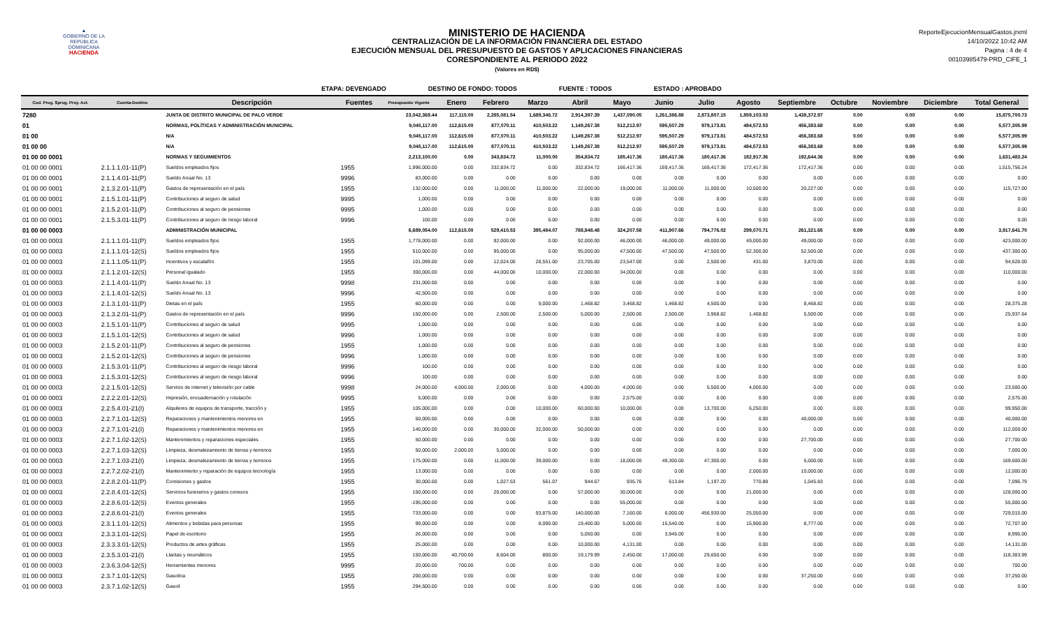▲
GOBIERNO DE LA
REPÚBLICA
DOMINICANA
HACIENDA
MINISTERIO DE HACIENDA
CENTRALIZACIÓN DE LA INFORMACIÓN FINANCIERA DEL ESTADO
EJECUCIÓN MENSUAL DEL PRESUPUESTO DE GASTOS Y APLICACIONES FINANCIERAS
CORESPONDIENTE AL PERIODO 2022
(Valores en RD$)
ReporteEjecucionMensualGastos.jrxml
14/10/2022 10:42 AM
Pagina : 4 de 4
00103985479-PRD_CIFE_1
ETAPA: DEVENGADO DESTINO DE FONDO: TODOS FUENTE : TODOS ESTADO : APROBADO
| Cod. Prog. Sprog. Proy. Act. | Cuenta-Destino | Descripción | Fuentes | Presupuesto Vigente | Enero | Febrero | Marzo | Abril | Mayo | Junio | Julio | Agosto | Septiembre | Octubre | Noviembre | Diciembre | Total General |
| --- | --- | --- | --- | --- | --- | --- | --- | --- | --- | --- | --- | --- | --- | --- | --- | --- | --- |
| 7280 | | JUNTA DE DISTRITO MUNICIPAL DE PALO VERDE | | 23,042,369.44 | 117,115.00 | 2,285,081.54 | 1,689,346.72 | 2,914,397.39 | 1,437,090.05 | 1,261,386.88 | 2,873,807.15 | 1,859,103.03 | 1,438,372.97 | 0.00 | 0.00 | 0.00 | 15,875,700.73 |
| 01 | | NORMAS, POLÍTICAS Y ADMINISTRACIÓN MUNICIPAL | | 9,045,117.00 | 112,615.00 | 877,070.11 | 410,503.22 | 1,149,267.38 | 512,212.97 | 595,507.29 | 979,173.81 | 484,572.53 | 456,383.68 | 0.00 | 0.00 | 0.00 | 5,577,305.99 |
| 01 00 | | N/A | | 9,045,117.00 | 112,615.00 | 877,070.11 | 410,503.22 | 1,149,267.38 | 512,212.97 | 595,507.29 | 979,173.81 | 484,572.53 | 456,383.68 | 0.00 | 0.00 | 0.00 | 5,577,305.99 |
| 01 00 00 | | N/A | | 9,045,117.00 | 112,615.00 | 877,070.11 | 410,503.22 | 1,149,267.38 | 512,212.97 | 595,507.29 | 979,173.81 | 484,572.53 | 456,383.68 | 0.00 | 0.00 | 0.00 | 5,577,305.99 |
| 01 00 00 0001 | | NORMAS Y SEGUIMIENTOS | | 2,213,100.00 | 0.00 | 343,834.72 | 11,000.00 | 354,834.72 | 185,417.36 | 180,417.36 | 180,417.36 | 182,917.36 | 192,644.36 | 0.00 | 0.00 | 0.00 | 1,631,483.24 |
| 01 00 00 0001 | 2.1.1.1.01-11(P) | Sueldos empleados fijos | 1955 | 1,996,000.00 | 0.00 | 332,834.72 | 0.00 | 332,834.72 | 166,417.36 | 169,417.36 | 169,417.36 | 172,417.36 | 172,417.36 | 0.00 | 0.00 | 0.00 | 1,515,756.24 |
| 01 00 00 0001 | 2.1.1.4.01-11(P) | Sueldo Anual No. 13 | 9996 | 83,000.00 | 0.00 | 0.00 | 0.00 | 0.00 | 0.00 | 0.00 | 0.00 | 0.00 | 0.00 | 0.00 | 0.00 | 0.00 | 0.00 |
| 01 00 00 0001 | 2.1.3.2.01-11(P) | Gastos de representación en el país | 1955 | 132,000.00 | 0.00 | 11,000.00 | 11,000.00 | 22,000.00 | 19,000.00 | 11,000.00 | 11,000.00 | 10,500.00 | 20,227.00 | 0.00 | 0.00 | 0.00 | 115,727.00 |
| 01 00 00 0001 | 2.1.5.1.01-11(P) | Contribuciones al seguro de salud | 9995 | 1,000.00 | 0.00 | 0.00 | 0.00 | 0.00 | 0.00 | 0.00 | 0.00 | 0.00 | 0.00 | 0.00 | 0.00 | 0.00 | 0.00 |
| 01 00 00 0001 | 2.1.5.2.01-11(P) | Contribuciones al seguro de pensiones | 9995 | 1,000.00 | 0.00 | 0.00 | 0.00 | 0.00 | 0.00 | 0.00 | 0.00 | 0.00 | 0.00 | 0.00 | 0.00 | 0.00 | 0.00 |
| 01 00 00 0001 | 2.1.5.3.01-11(P) | Contribuciones al seguro de riesgo laboral | 9996 | 100.00 | 0.00 | 0.00 | 0.00 | 0.00 | 0.00 | 0.00 | 0.00 | 0.00 | 0.00 | 0.00 | 0.00 | 0.00 | 0.00 |
| 01 00 00 0003 | | ADMINISTRACIÓN MUNICIPAL | | 6,689,054.00 | 112,615.00 | 529,410.53 | 395,484.07 | 788,848.48 | 324,207.58 | 411,907.66 | 794,776.02 | 299,070.71 | 261,321.65 | 0.00 | 0.00 | 0.00 | 3,917,641.70 |
| 01 00 00 0003 | 2.1.1.1.01-11(P) | Sueldos empleados fijos | 1955 | 1,778,000.00 | 0.00 | 92,000.00 | 0.00 | 92,000.00 | 46,000.00 | 46,000.00 | 49,000.00 | 49,000.00 | 49,000.00 | 0.00 | 0.00 | 0.00 | 423,000.00 |
| 01 00 00 0003 | 2.1.1.1.01-12(S) | Sueldos empleados fijos | 1955 | 510,000.00 | 0.00 | 95,000.00 | 0.00 | 95,000.00 | 47,500.00 | 47,500.00 | 47,500.00 | 52,300.00 | 52,500.00 | 0.00 | 0.00 | 0.00 | 437,300.00 |
| 01 00 00 0003 | 2.1.1.1.05-11(P) | Incentivos y escalafón | 1955 | 101,099.00 | 0.00 | 12,024.00 | 28,551.00 | 23,705.00 | 23,547.00 | 0.00 | 2,500.00 | 431.00 | 3,870.00 | 0.00 | 0.00 | 0.00 | 94,628.00 |
| 01 00 00 0003 | 2.1.1.2.01-12(S) | Personal igualado | 1955 | 300,000.00 | 0.00 | 44,000.00 | 10,000.00 | 22,000.00 | 34,000.00 | 0.00 | 0.00 | 0.00 | 0.00 | 0.00 | 0.00 | 0.00 | 110,000.00 |
| 01 00 00 0003 | 2.1.1.4.01-11(P) | Sueldo Anual No. 13 | 9998 | 231,000.00 | 0.00 | 0.00 | 0.00 | 0.00 | 0.00 | 0.00 | 0.00 | 0.00 | 0.00 | 0.00 | 0.00 | 0.00 | 0.00 |
| 01 00 00 0003 | 2.1.1.4.01-12(S) | Sueldo Anual No. 13 | 9996 | 42,500.00 | 0.00 | 0.00 | 0.00 | 0.00 | 0.00 | 0.00 | 0.00 | 0.00 | 0.00 | 0.00 | 0.00 | 0.00 | 0.00 |
| 01 00 00 0003 | 2.1.3.1.01-11(P) | Dietas en el país | 1955 | 60,000.00 | 0.00 | 0.00 | 9,000.00 | 1,468.82 | 3,468.82 | 1,468.82 | 4,500.00 | 0.00 | 8,468.82 | 0.00 | 0.00 | 0.00 | 28,375.28 |
| 01 00 00 0003 | 2.1.3.2.01-11(P) | Gastos de representación en el país | 9996 | 150,000.00 | 0.00 | 2,500.00 | 2,500.00 | 5,000.00 | 2,500.00 | 2,500.00 | 3,968.82 | 1,468.82 | 5,500.00 | 0.00 | 0.00 | 0.00 | 25,937.64 |
| 01 00 00 0003 | 2.1.5.1.01-11(P) | Contribuciones al seguro de salud | 9995 | 1,000.00 | 0.00 | 0.00 | 0.00 | 0.00 | 0.00 | 0.00 | 0.00 | 0.00 | 0.00 | 0.00 | 0.00 | 0.00 | 0.00 |
| 01 00 00 0003 | 2.1.5.1.01-12(S) | Contribuciones al seguro de salud | 9996 | 1,000.00 | 0.00 | 0.00 | 0.00 | 0.00 | 0.00 | 0.00 | 0.00 | 0.00 | 0.00 | 0.00 | 0.00 | 0.00 | 0.00 |
| 01 00 00 0003 | 2.1.5.2.01-11(P) | Contribuciones al seguro de pensiones | 1955 | 1,000.00 | 0.00 | 0.00 | 0.00 | 0.00 | 0.00 | 0.00 | 0.00 | 0.00 | 0.00 | 0.00 | 0.00 | 0.00 | 0.00 |
| 01 00 00 0003 | 2.1.5.2.01-12(S) | Contribuciones al seguro de pensiones | 9996 | 1,000.00 | 0.00 | 0.00 | 0.00 | 0.00 | 0.00 | 0.00 | 0.00 | 0.00 | 0.00 | 0.00 | 0.00 | 0.00 | 0.00 |
| 01 00 00 0003 | 2.1.5.3.01-11(P) | Contribuciones al seguro de riesgo laboral | 9996 | 100.00 | 0.00 | 0.00 | 0.00 | 0.00 | 0.00 | 0.00 | 0.00 | 0.00 | 0.00 | 0.00 | 0.00 | 0.00 | 0.00 |
| 01 00 00 0003 | 2.1.5.3.01-12(S) | Contribuciones al seguro de riesgo laboral | 9996 | 100.00 | 0.00 | 0.00 | 0.00 | 0.00 | 0.00 | 0.00 | 0.00 | 0.00 | 0.00 | 0.00 | 0.00 | 0.00 | 0.00 |
| 01 00 00 0003 | 2.2.1.5.01-12(S) | Servicio de internet y televisión por cable | 9998 | 24,000.00 | 4,000.00 | 2,000.00 | 0.00 | 4,000.00 | 4,000.00 | 0.00 | 5,500.00 | 4,000.00 | 0.00 | 0.00 | 0.00 | 0.00 | 23,500.00 |
| 01 00 00 0003 | 2.2.2.2.01-12(S) | Impresión, encuadernación y rotulación | 9995 | 5,000.00 | 0.00 | 0.00 | 0.00 | 0.00 | 2,575.00 | 0.00 | 0.00 | 0.00 | 0.00 | 0.00 | 0.00 | 0.00 | 2,575.00 |
| 01 00 00 0003 | 2.2.5.4.01-21(I) | Alquileres de equipos de transporte, tracción y | 1955 | 105,000.00 | 0.00 | 0.00 | 10,000.00 | 60,000.00 | 10,000.00 | 0.00 | 13,700.00 | 6,250.00 | 0.00 | 0.00 | 0.00 | 0.00 | 99,950.00 |
| 01 00 00 0003 | 2.2.7.1.01-12(S) | Reparaciones y mantenimientos menores en | 1955 | 50,000.00 | 0.00 | 0.00 | 0.00 | 0.00 | 0.00 | 0.00 | 0.00 | 0.00 | 40,000.00 | 0.00 | 0.00 | 0.00 | 40,000.00 |
| 01 00 00 0003 | 2.2.7.1.01-21(I) | Reparaciones y mantenimientos menores en | 1955 | 140,000.00 | 0.00 | 30,000.00 | 32,000.00 | 50,000.00 | 0.00 | 0.00 | 0.00 | 0.00 | 0.00 | 0.00 | 0.00 | 0.00 | 112,000.00 |
| 01 00 00 0003 | 2.2.7.1.02-12(S) | Mantenimientos y reparaciones especiales | 1955 | 50,000.00 | 0.00 | 0.00 | 0.00 | 0.00 | 0.00 | 0.00 | 0.00 | 0.00 | 27,700.00 | 0.00 | 0.00 | 0.00 | 27,700.00 |
| 01 00 00 0003 | 2.2.7.1.03-12(S) | Limpieza, desmalezamiento de tierras y terrenos | 1955 | 50,000.00 | 2,000.00 | 5,000.00 | 0.00 | 0.00 | 0.00 | 0.00 | 0.00 | 0.00 | 0.00 | 0.00 | 0.00 | 0.00 | 7,000.00 |
| 01 00 00 0003 | 2.2.7.1.03-21(I) | Limpieza, desmalezamiento de tierras y terrenos | 1955 | 175,000.00 | 0.00 | 11,000.00 | 39,000.00 | 0.00 | 18,000.00 | 49,300.00 | 47,300.00 | 0.00 | 5,000.00 | 0.00 | 0.00 | 0.00 | 169,600.00 |
| 01 00 00 0003 | 2.2.7.2.02-21(I) | Mantenimiento y reparación de equipos tecnología | 1955 | 13,000.00 | 0.00 | 0.00 | 0.00 | 0.00 | 0.00 | 0.00 | 0.00 | 2,000.00 | 10,000.00 | 0.00 | 0.00 | 0.00 | 12,000.00 |
| 01 00 00 0003 | 2.2.8.2.01-11(P) | Comisiones y gastos | 1955 | 30,000.00 | 0.00 | 1,027.53 | 561.07 | 944.67 | 935.76 | 613.84 | 1,197.20 | 770.89 | 1,045.83 | 0.00 | 0.00 | 0.00 | 7,096.79 |
| 01 00 00 0003 | 2.2.8.4.01-12(S) | Servicios funerarios y gastos conexos | 1955 | 150,000.00 | 0.00 | 20,000.00 | 0.00 | 57,000.00 | 30,000.00 | 0.00 | 0.00 | 21,000.00 | 0.00 | 0.00 | 0.00 | 0.00 | 128,000.00 |
| 01 00 00 0003 | 2.2.8.6.01-12(S) | Eventos generales | 1955 | -195,000.00 | 0.00 | 0.00 | 0.00 | 0.00 | 55,000.00 | 0.00 | 0.00 | 0.00 | 0.00 | 0.00 | 0.00 | 0.00 | 55,000.00 |
| 01 00 00 0003 | 2.2.8.6.01-21(I) | Eventos generales | 1955 | 733,000.00 | 0.00 | 0.00 | 93,875.00 | 140,000.00 | 7,160.00 | 6,000.00 | 456,930.00 | 25,050.00 | 0.00 | 0.00 | 0.00 | 0.00 | 729,015.00 |
| 01 00 00 0003 | 2.3.1.1.01-12(S) | Alimentos y bebidas para personas | 1955 | 99,000.00 | 0.00 | 0.00 | 8,090.00 | 19,400.00 | 5,000.00 | 15,540.00 | 0.00 | 15,900.00 | 8,777.00 | 0.00 | 0.00 | 0.00 | 72,707.00 |
| 01 00 00 0003 | 2.3.3.1.01-12(S) | Papel de escritorio | 1955 | 26,000.00 | 0.00 | 0.00 | 0.00 | 5,050.00 | 0.00 | 3,945.00 | 0.00 | 0.00 | 0.00 | 0.00 | 0.00 | 0.00 | 8,995.00 |
| 01 00 00 0003 | 2.3.3.3.01-12(S) | Productos de artes gráficas | 1955 | 25,000.00 | 0.00 | 0.00 | 0.00 | 10,000.00 | 4,131.00 | 0.00 | 0.00 | 0.00 | 0.00 | 0.00 | 0.00 | 0.00 | 14,131.00 |
| 01 00 00 0003 | 2.3.5.3.01-21(I) | Llantas y neumáticos | 1955 | 150,000.00 | 40,700.00 | 8,604.00 | 800.00 | 19,179.99 | 2,450.00 | 17,000.00 | 29,650.00 | 0.00 | 0.00 | 0.00 | 0.00 | 0.00 | 118,383.99 |
| 01 00 00 0003 | 2.3.6.3.04-12(S) | Herramientas menores | 9995 | 20,000.00 | 700.00 | 0.00 | 0.00 | 0.00 | 0.00 | 0.00 | 0.00 | 0.00 | 0.00 | 0.00 | 0.00 | 0.00 | 700.00 |
| 01 00 00 0003 | 2.3.7.1.01-12(S) | Gasolina | 1955 | 200,000.00 | 0.00 | 0.00 | 0.00 | 0.00 | 0.00 | 0.00 | 0.00 | 0.00 | 37,250.00 | 0.00 | 0.00 | 0.00 | 37,250.00 |
| 01 00 00 0003 | 2.3.7.1.02-12(S) | Gasoil | 1955 | 294,500.00 | 0.00 | 0.00 | 0.00 | 0.00 | 0.00 | 0.00 | 0.00 | 0.00 | 0.00 | 0.00 | 0.00 | 0.00 | 0.00 |